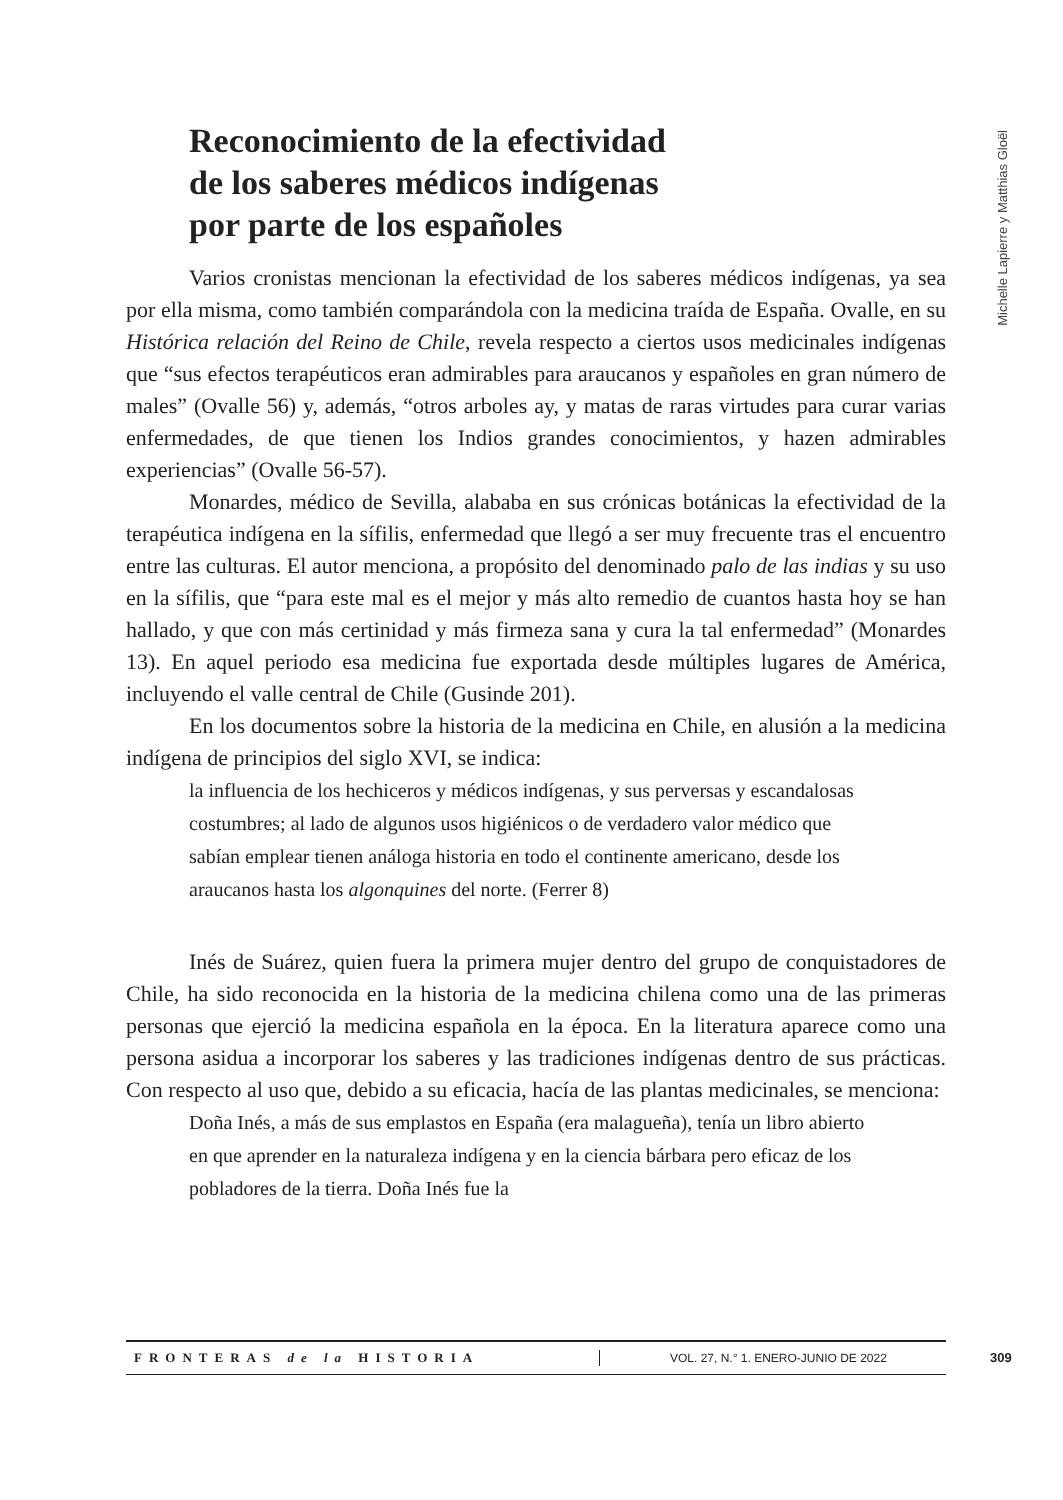Michelle Lapierre y Matthias Gloël
Reconocimiento de la efectividad
de los saberes médicos indígenas
por parte de los españoles
Varios cronistas mencionan la efectividad de los saberes médicos indígenas, ya sea por ella misma, como también comparándola con la medicina traída de España. Ovalle, en su Histórica relación del Reino de Chile, revela respecto a ciertos usos medicinales indígenas que “sus efectos terapéuticos eran admirables para araucanos y españoles en gran número de males” (Ovalle 56) y, además, “otros arboles ay, y matas de raras virtudes para curar varias enfermedades, de que tienen los Indios grandes conocimientos, y hazen admirables experiencias” (Ovalle 56-57).
Monardes, médico de Sevilla, alababa en sus crónicas botánicas la efectividad de la terapéutica indígena en la sífilis, enfermedad que llegó a ser muy frecuente tras el encuentro entre las culturas. El autor menciona, a propósito del denominado palo de las indias y su uso en la sífilis, que “para este mal es el mejor y más alto remedio de cuantos hasta hoy se han hallado, y que con más certinidad y más firmeza sana y cura la tal enfermedad” (Monardes 13). En aquel periodo esa medicina fue exportada desde múltiples lugares de América, incluyendo el valle central de Chile (Gusinde 201).
En los documentos sobre la historia de la medicina en Chile, en alusión a la medicina indígena de principios del siglo XVI, se indica:
la influencia de los hechiceros y médicos indígenas, y sus perversas y escandalosas costumbres; al lado de algunos usos higiénicos o de verdadero valor médico que sabían emplear tienen análoga historia en todo el continente americano, desde los araucanos hasta los algonquines del norte. (Ferrer 8)
Inés de Suárez, quien fuera la primera mujer dentro del grupo de conquistadores de Chile, ha sido reconocida en la historia de la medicina chilena como una de las primeras personas que ejerció la medicina española en la época. En la literatura aparece como una persona asidua a incorporar los saberes y las tradiciones indígenas dentro de sus prácticas. Con respecto al uso que, debido a su eficacia, hacía de las plantas medicinales, se menciona:
Doña Inés, a más de sus emplastos en España (era malagueña), tenía un libro abierto en que aprender en la naturaleza indígena y en la ciencia bárbara pero eficaz de los pobladores de la tierra. Doña Inés fue la
FRONTERAS de la HISTORIA
VOL. 27, N.° 1. ENERO-JUNIO DE 2022
309